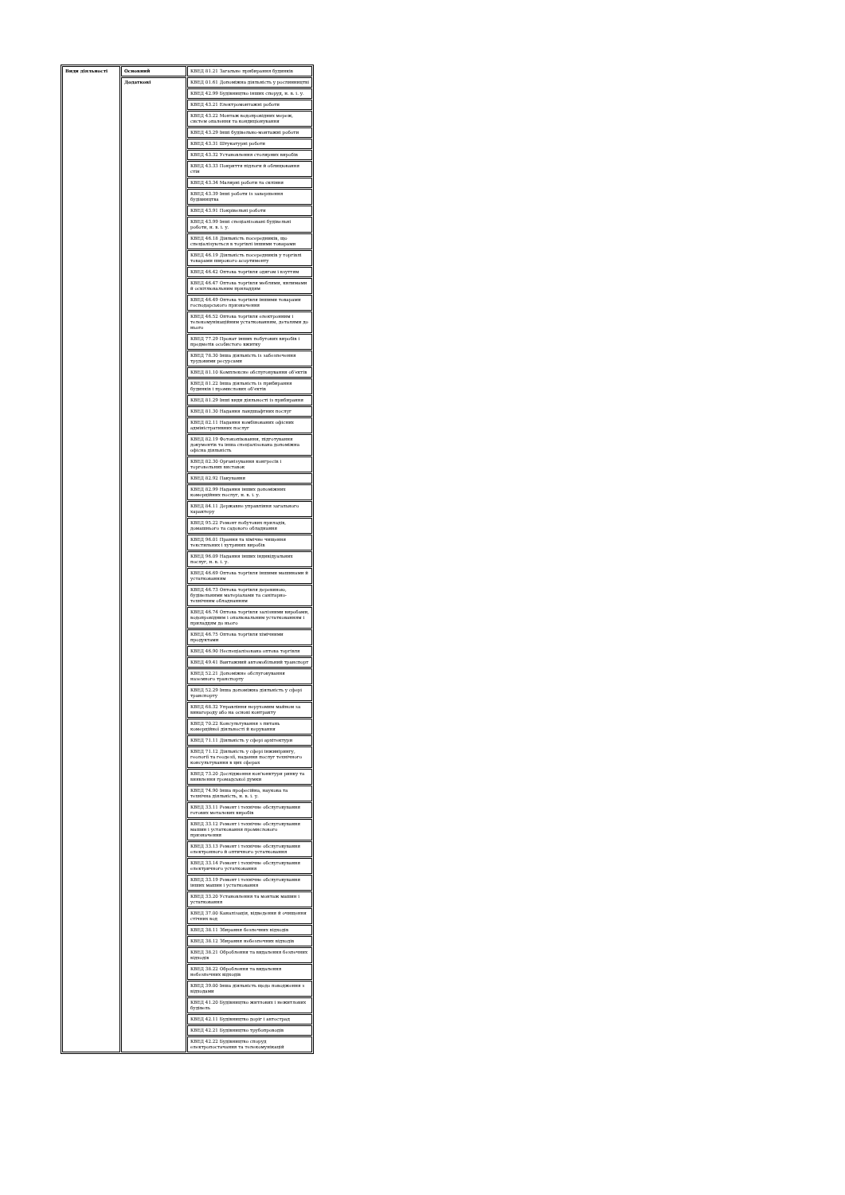| Види діяльності | Основний | КВЕД 81.21 Загальне прибирання будинків |
| | Додаткові | КВЕД 01.61 Допоміжна діяльність у рослинництві |
| | | КВЕД 42.99 Будівництво інших споруд, н. в. і. у. |
| | | КВЕД 43.21 Електромонтажні роботи |
| | | КВЕД 43.22 Монтаж водопровідних мереж, систем опалення та кондиціонування |
| | | КВЕД 43.29 Інші будівельно-монтажні роботи |
| | | КВЕД 43.31 Штукатурні роботи |
| | | КВЕД 43.32 Установлення столярних виробів |
| | | КВЕД 43.33 Покриття підлоги й облицювання стін |
| | | КВЕД 43.34 Малярні роботи та скління |
| | | КВЕД 43.39 Інші роботи із завершення будівництва |
| | | КВЕД 43.91 Покрівельні роботи |
| | | КВЕД 43.99 Інші спеціалізовані будівельні роботи, н. в. і. у. |
| | | КВЕД 46.18 Діяльність посередників, що спеціалізуються в торгівлі іншими товарами |
| | | КВЕД 46.19 Діяльність посередників у торгівлі товарами широкого асортименту |
| | | КВЕД 46.42 Оптова торгівля одягом і взуттям |
| | | КВЕД 46.47 Оптова торгівля меблями, килимами й освітлювальним приладдям |
| | | КВЕД 46.49 Оптова торгівля іншими товарами господарського призначення |
| | | КВЕД 46.52 Оптова торгівля електронним і телекомунікаційним устаткованням, деталями до нього |
| | | КВЕД 77.29 Прокат інших побутових виробів і предметів особистого вжитку |
| | | КВЕД 78.30 Інша діяльність із забезпечення трудовими ресурсами |
| | | КВЕД 81.10 Комплексне обслуговування об'єктів |
| | | КВЕД 81.22 Інша діяльність із прибирання будинків і промислових об'єктів |
| | | КВЕД 81.29 Інші види діяльності із прибирання |
| | | КВЕД 81.30 Надання ландшафтних послуг |
| | | КВЕД 82.11 Надання комбінованих офісних адміністративних послуг |
| | | КВЕД 82.19 Фотокопіювання, підготування документів та інша спеціалізована допоміжна офісна діяльність |
| | | КВЕД 82.30 Організування конгресів і торговельних виставок |
| | | КВЕД 82.92 Пакування |
| | | КВЕД 82.99 Надання інших допоміжних комерційних послуг, н. в. і. у. |
| | | КВЕД 84.11 Державне управління загального характеру |
| | | КВЕД 95.22 Ремонт побутових приладів, домашнього та садового обладнання |
| | | КВЕД 96.01 Прання та хімічне чищення текстильних і хутряних виробів |
| | | КВЕД 96.09 Надання інших індивідуальних послуг, н. в. і. у. |
| | | КВЕД 46.69 Оптова торгівля іншими машинами й устаткованням |
| | | КВЕД 46.73 Оптова торгівля деревиною, будівельними матеріалами та санітарно-технічним обладнанням |
| | | КВЕД 46.74 Оптова торгівля залізними виробами, водопровідним і опалювальним устаткованням і приладдям до нього |
| | | КВЕД 46.75 Оптова торгівля хімічними продуктами |
| | | КВЕД 46.90 Неспеціалізована оптова торгівля |
| | | КВЕД 49.41 Вантажний автомобільний транспорт |
| | | КВЕД 52.21 Допоміжне обслуговування наземного транспорту |
| | | КВЕД 52.29 Інша допоміжна діяльність у сфері транспорту |
| | | КВЕД 68.32 Управління нерухомим майном за винагороду або на основі контракту |
| | | КВЕД 70.22 Консультування з питань комерційної діяльності й керування |
| | | КВЕД 71.11 Діяльність у сфері архітектури |
| | | КВЕД 71.12 Діяльність у сфері інжинірингу, геології та геодезії, надання послуг технічного консультування в цих сферах |
| | | КВЕД 73.20 Дослідження кон'юнктури ринку та виявлення громадської думки |
| | | КВЕД 74.90 Інша професійна, наукова та технічна діяльність, н. в. і. у. |
| | | КВЕД 33.11 Ремонт і технічне обслуговування готових металевих виробів |
| | | КВЕД 33.12 Ремонт і технічне обслуговування машин і устатковання промислового призначення |
| | | КВЕД 33.13 Ремонт і технічне обслуговування електронного й оптичного устатковання |
| | | КВЕД 33.14 Ремонт і технічне обслуговування електричного устатковання |
| | | КВЕД 33.19 Ремонт і технічне обслуговування інших машин і устатковання |
| | | КВЕД 33.20 Установлення та монтаж машин і устатковання |
| | | КВЕД 37.00 Каналізація, відведення й очищення стічних вод |
| | | КВЕД 38.11 Збирання безпечних відходів |
| | | КВЕД 38.12 Збирання небезпечних відходів |
| | | КВЕД 38.21 Оброблення та видалення безпечних відходів |
| | | КВЕД 38.22 Оброблення та видалення небезпечних відходів |
| | | КВЕД 39.00 Інша діяльність щодо поводження з відходами |
| | | КВЕД 41.20 Будівництво житлових і нежитлових будівель |
| | | КВЕД 42.11 Будівництво доріг і автострад |
| | | КВЕД 42.21 Будівництво трубопроводів |
| | | КВЕД 42.22 Будівництво споруд електропостачання та телекомунікацій |